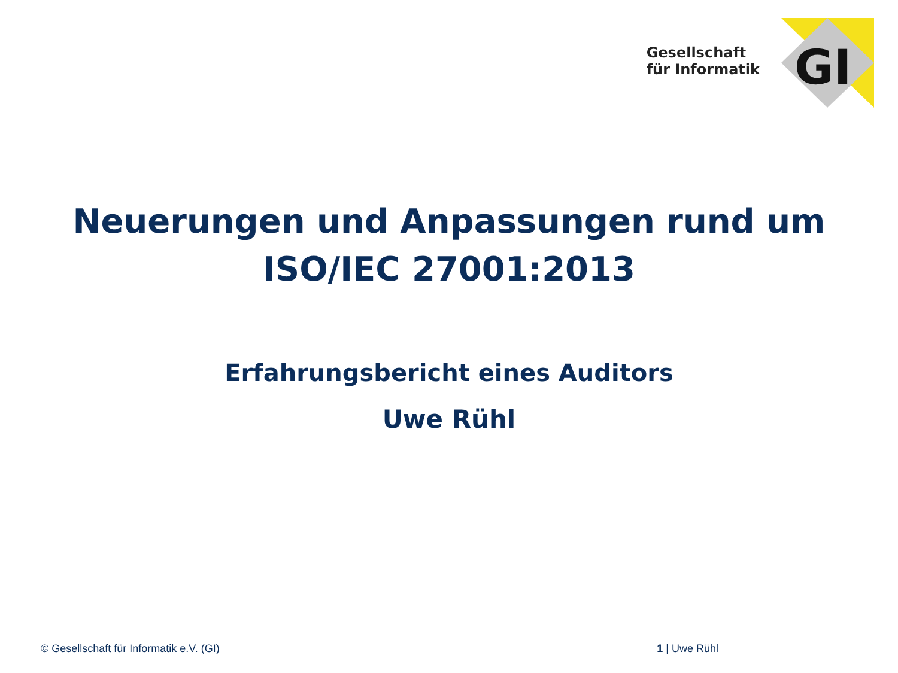Gesellschaft
für Informatik
GI
Neuerungen und Anpassungen rund um
ISO/IEC 27001:2013
Erfahrungsbericht eines Auditors
Uwe Rühl
© Gesellschaft für Informatik e.V. (GI) 1 | Uwe Rühl